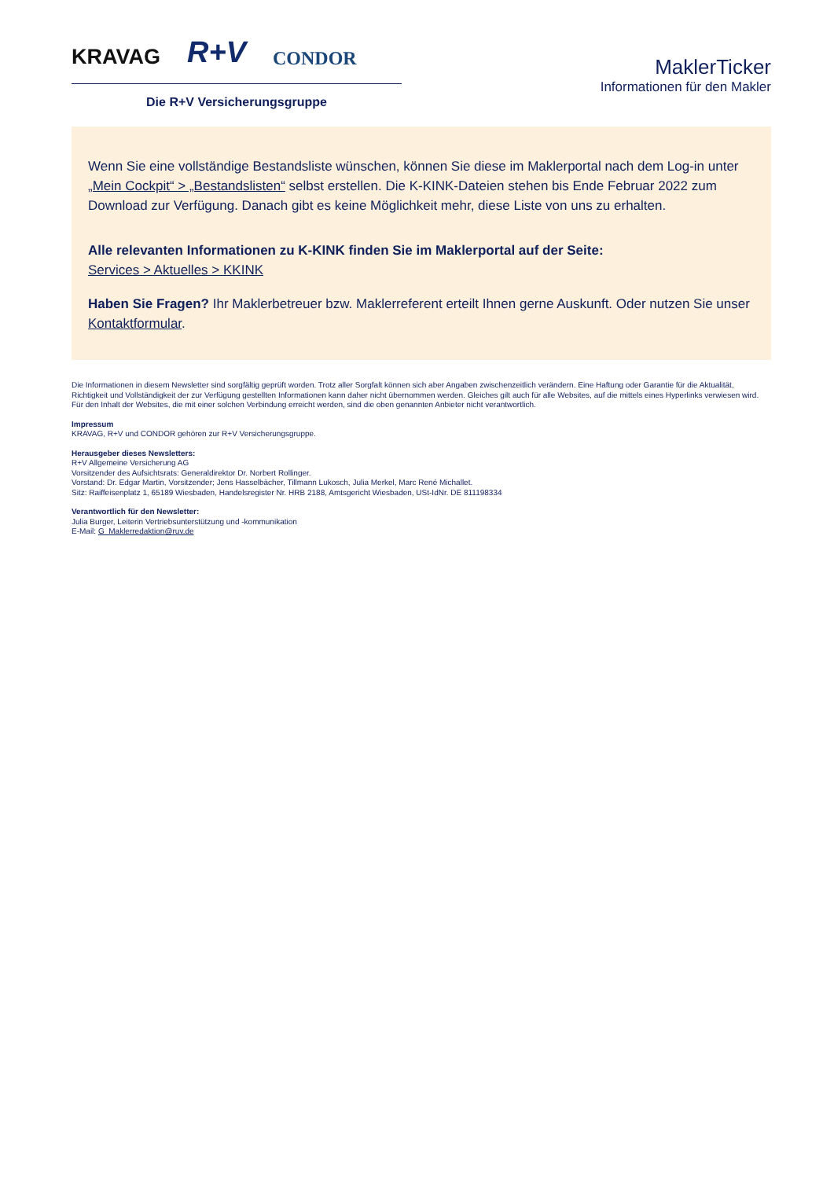KRAVAG R+V CONDOR
Die R+V Versicherungsgruppe
MaklerTicker
Informationen für den Makler
Wenn Sie eine vollständige Bestandsliste wünschen, können Sie diese im Maklerportal nach dem Log-in unter „Mein Cockpit“ > „Bestandslisten“ selbst erstellen. Die K-KINK-Dateien stehen bis Ende Februar 2022 zum Download zur Verfügung. Danach gibt es keine Möglichkeit mehr, diese Liste von uns zu erhalten.
Alle relevanten Informationen zu K-KINK finden Sie im Maklerportal auf der Seite:
Services > Aktuelles > KKINK
Haben Sie Fragen? Ihr Maklerbetreuer bzw. Maklerreferent erteilt Ihnen gerne Auskunft. Oder nutzen Sie unser Kontaktformular.
Die Informationen in diesem Newsletter sind sorgfältig geprüft worden. Trotz aller Sorgfalt können sich aber Angaben zwischenzeitlich verändern. Eine Haftung oder Garantie für die Aktualität, Richtigkeit und Vollständigkeit der zur Verfügung gestellten Informationen kann daher nicht übernommen werden. Gleiches gilt auch für alle Websites, auf die mittels eines Hyperlinks verwiesen wird. Für den Inhalt der Websites, die mit einer solchen Verbindung erreicht werden, sind die oben genannten Anbieter nicht verantwortlich.
Impressum
KRAVAG, R+V und CONDOR gehören zur R+V Versicherungsgruppe.
Herausgeber dieses Newsletters:
R+V Allgemeine Versicherung AG
Vorsitzender des Aufsichtsrats: Generaldirektor Dr. Norbert Rollinger.
Vorstand: Dr. Edgar Martin, Vorsitzender; Jens Hasselbächer, Tillmann Lukosch, Julia Merkel, Marc René Michallet.
Sitz: Raiffeisenplatz 1, 65189 Wiesbaden, Handelsregister Nr. HRB 2188, Amtsgericht Wiesbaden, USt-IdNr. DE 811198334
Verantwortlich für den Newsletter:
Julia Burger, Leiterin Vertriebsunterstützung und -kommunikation
E-Mail: G_Maklerredaktion@ruv.de